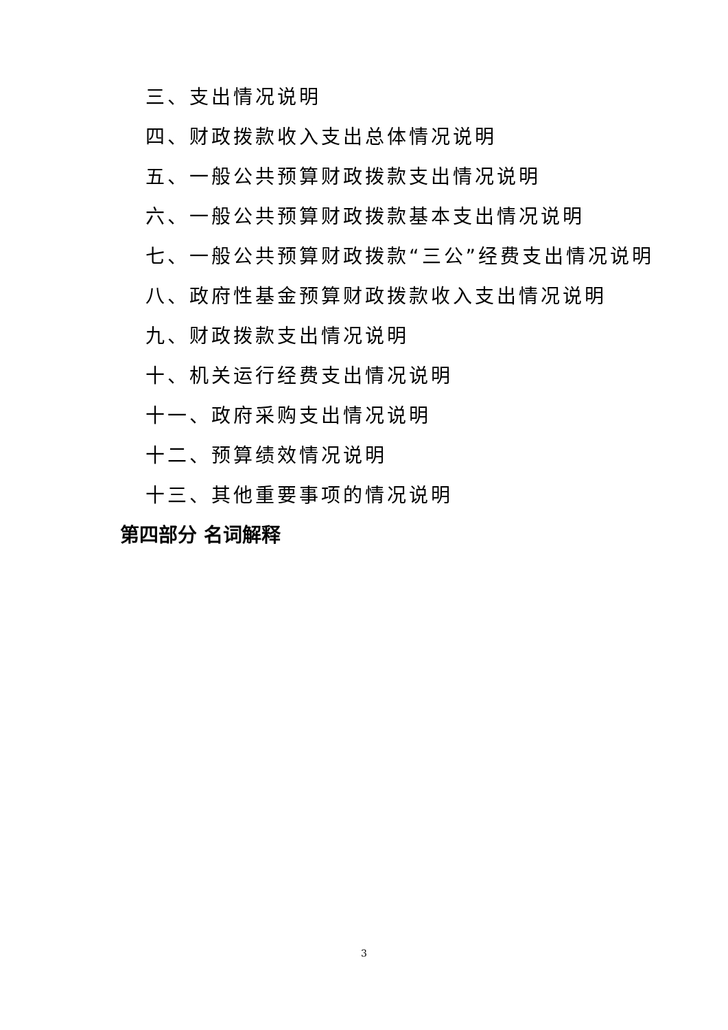三、支出情况说明
四、财政拨款收入支出总体情况说明
五、一般公共预算财政拨款支出情况说明
六、一般公共预算财政拨款基本支出情况说明
七、一般公共预算财政拨款“三公”经费支出情况说明
八、政府性基金预算财政拨款收入支出情况说明
九、财政拨款支出情况说明
十、机关运行经费支出情况说明
十一、政府采购支出情况说明
十二、预算绩效情况说明
十三、其他重要事项的情况说明
第四部分 名词解释
3